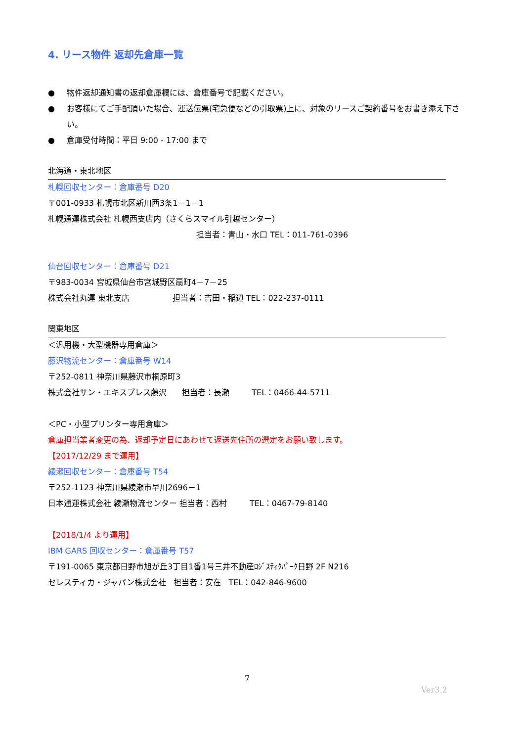4. リース物件 返却先倉庫一覧
● 物件返却通知書の返却倉庫欄には、倉庫番号で記載ください。
● お客様にてご手配頂いた場合、運送伝票(宅急便などの引取票)上に、対象のリースご契約番号をお書き添え下さい。
● 倉庫受付時間：平日 9:00 - 17:00 まで
北海道・東北地区
札幌回収センター：倉庫番号 D20
〒001-0933 札幌市北区新川西3条1－1－1
札幌通運株式会社 札幌西支店内（さくらスマイル引越センター）
担当者：青山・水口 TEL：011-761-0396
仙台回収センター：倉庫番号 D21
〒983-0034 宮城県仙台市宮城野区扇町4－7－25
株式会社丸運 東北支店 担当者：吉田・稲辺 TEL：022-237-0111
関東地区
＜汎用機・大型機器専用倉庫＞
藤沢物流センター：倉庫番号 W14
〒252-0811 神奈川県藤沢市桐原町3
株式会社サン・エキスプレス藤沢 担当者：長瀬 TEL：0466-44-5711
＜PC・小型プリンター専用倉庫＞
倉庫担当業者変更の為、返却予定日にあわせて返送先住所の選定をお願い致します。
【2017/12/29 まで運用】
綾瀬回収センター：倉庫番号 T54
〒252-1123 神奈川県綾瀬市早川2696－1
日本通運株式会社 綾瀬物流センター 担当者：西村 TEL：0467-79-8140
【2018/1/4 より運用】
IBM GARS 回収センター：倉庫番号 T57
〒191-0065 東京都日野市旭が丘3丁目1番1号三井不動産ﾛｼﾞｽﾃｨｸﾊﾟｰｸ日野 2F N216
セレスティカ・ジャパン株式会社 担当者：安在 TEL：042-846-9600
7
Ver3.2